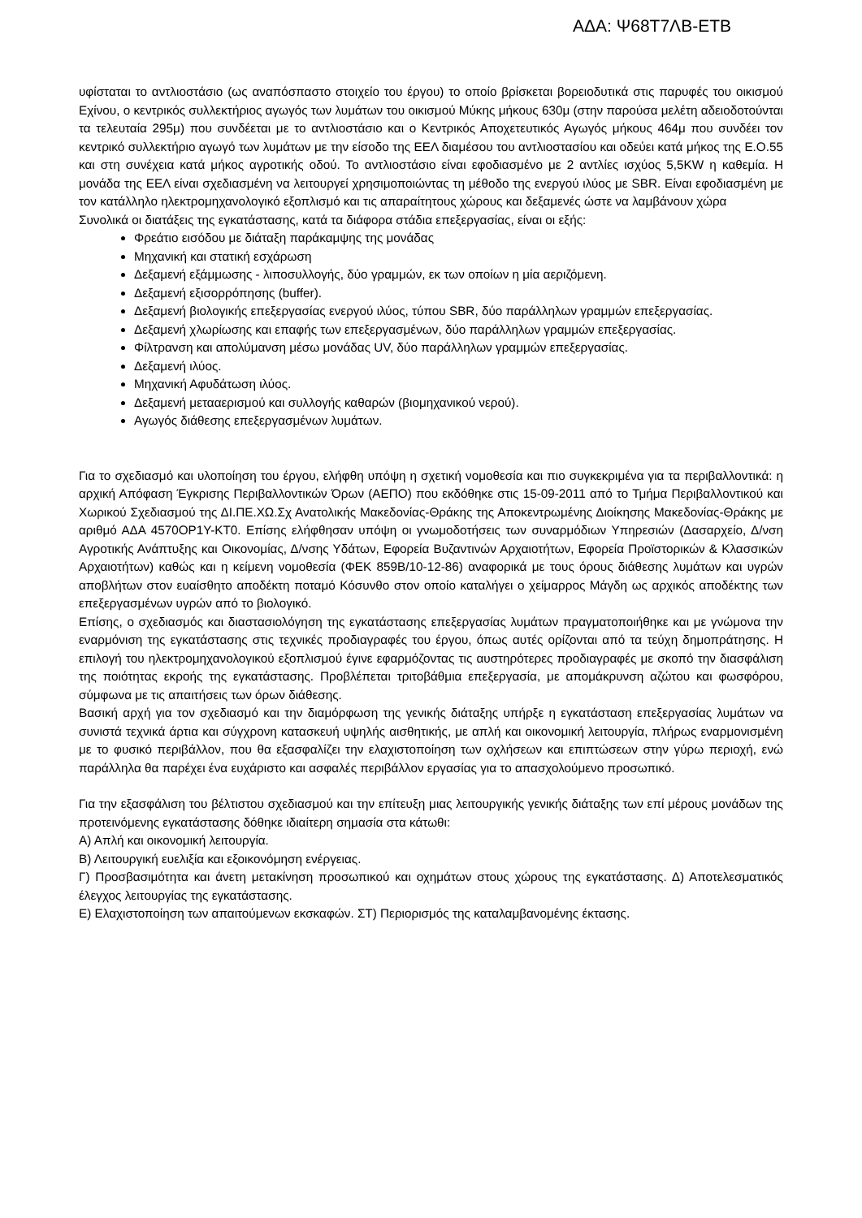ΑΔΑ: Ψ68Τ7ΛΒ-ΕΤΒ
υφίσταται το αντλιοστάσιο (ως αναπόσπαστο στοιχείο του έργου) το οποίο βρίσκεται βορειοδυτικά στις παρυφές του οικισμού Εχίνου, ο κεντρικός συλλεκτήριος αγωγός των λυμάτων του οικισμού Μύκης μήκους 630μ (στην παρούσα μελέτη αδειοδοτούνται τα τελευταία 295μ) που συνδέεται με το αντλιοστάσιο και ο Κεντρικός Αποχετευτικός Αγωγός μήκους 464μ που συνδέει τον κεντρικό συλλεκτήριο αγωγό των λυμάτων με την είσοδο της ΕΕΛ διαμέσου του αντλιοστασίου και οδεύει κατά μήκος της Ε.Ο.55 και στη συνέχεια κατά μήκος αγροτικής οδού. Το αντλιοστάσιο είναι εφοδιασμένο με 2 αντλίες ισχύος 5,5KW η καθεμία. Η μονάδα της ΕΕΛ είναι σχεδιασμένη να λειτουργεί χρησιμοποιώντας τη μέθοδο της ενεργού ιλύος με SBR. Είναι εφοδιασμένη με τον κατάλληλο ηλεκτρομηχανολογικό εξοπλισμό και τις απαραίτητους χώρους και δεξαμενές ώστε να λαμβάνουν χώρα
Συνολικά οι διατάξεις της εγκατάστασης, κατά τα διάφορα στάδια επεξεργασίας, είναι οι εξής:
Φρεάτιο εισόδου με διάταξη παράκαμψης της μονάδας
Μηχανική και στατική εσχάρωση
Δεξαμενή εξάμμωσης - λιποσυλλογής, δύο γραμμών, εκ των οποίων η μία αεριζόμενη.
Δεξαμενή εξισορρόπησης (buffer).
Δεξαμενή βιολογικής επεξεργασίας ενεργού ιλύος, τύπου SBR, δύο παράλληλων γραμμών επεξεργασίας.
Δεξαμενή χλωρίωσης και επαφής των επεξεργασμένων, δύο παράλληλων γραμμών επεξεργασίας.
Φίλτρανση και απολύμανση μέσω μονάδας UV, δύο παράλληλων γραμμών επεξεργασίας.
Δεξαμενή ιλύος.
Μηχανική Αφυδάτωση ιλύος.
Δεξαμενή μετααερισμού και συλλογής καθαρών (βιομηχανικού νερού).
Αγωγός διάθεσης επεξεργασμένων λυμάτων.
Για το σχεδιασμό και υλοποίηση του έργου, ελήφθη υπόψη η σχετική νομοθεσία και πιο συγκεκριμένα για τα περιβαλλοντικά: η αρχική Απόφαση Έγκρισης Περιβαλλοντικών Όρων (ΑΕΠΟ) που εκδόθηκε στις 15-09-2011 από το Τμήμα Περιβαλλοντικού και Χωρικού Σχεδιασμού της ΔΙ.ΠΕ.ΧΩ.Σχ Ανατολικής Μακεδονίας-Θράκης της Αποκεντρωμένης Διοίκησης Μακεδονίας-Θράκης με αριθμό ΑΔΑ 4570ΟΡ1Υ-ΚΤ0. Επίσης ελήφθησαν υπόψη οι γνωμοδοτήσεις των συναρμόδιων Υπηρεσιών (Δασαρχείο, Δ/νση Αγροτικής Ανάπτυξης και Οικονομίας, Δ/νσης Υδάτων, Εφορεία Βυζαντινών Αρχαιοτήτων, Εφορεία Προϊστορικών & Κλασσικών Αρχαιοτήτων) καθώς και η κείμενη νομοθεσία (ΦΕΚ 859Β/10-12-86) αναφορικά με τους όρους διάθεσης λυμάτων και υγρών αποβλήτων στον ευαίσθητο αποδέκτη ποταμό Κόσυνθο στον οποίο καταλήγει ο χείμαρρος Μάγδη ως αρχικός αποδέκτης των επεξεργασμένων υγρών από το βιολογικό.
Επίσης, ο σχεδιασμός και διαστασιολόγηση της εγκατάστασης επεξεργασίας λυμάτων πραγματοποιήθηκε και με γνώμονα την εναρμόνιση της εγκατάστασης στις τεχνικές προδιαγραφές του έργου, όπως αυτές ορίζονται από τα τεύχη δημοπράτησης. Η επιλογή του ηλεκτρομηχανολογικού εξοπλισμού έγινε εφαρμόζοντας τις αυστηρότερες προδιαγραφές με σκοπό την διασφάλιση της ποιότητας εκροής της εγκατάστασης. Προβλέπεται τριτοβάθμια επεξεργασία, με απομάκρυνση αζώτου και φωσφόρου, σύμφωνα με τις απαιτήσεις των όρων διάθεσης.
Βασική αρχή για τον σχεδιασμό και την διαμόρφωση της γενικής διάταξης υπήρξε η εγκατάσταση επεξεργασίας λυμάτων να συνιστά τεχνικά άρτια και σύγχρονη κατασκευή υψηλής αισθητικής, με απλή και οικονομική λειτουργία, πλήρως εναρμονισμένη με το φυσικό περιβάλλον, που θα εξασφαλίζει την ελαχιστοποίηση των οχλήσεων και επιπτώσεων στην γύρω περιοχή, ενώ παράλληλα θα παρέχει ένα ευχάριστο και ασφαλές περιβάλλον εργασίας για το απασχολούμενο προσωπικό.
Για την εξασφάλιση του βέλτιστου σχεδιασμού και την επίτευξη μιας λειτουργικής γενικής διάταξης των επί μέρους μονάδων της προτεινόμενης εγκατάστασης δόθηκε ιδιαίτερη σημασία στα κάτωθι:
Α) Απλή και οικονομική λειτουργία.
Β) Λειτουργική ευελιξία και εξοικονόμηση ενέργειας.
Γ) Προσβασιμότητα και άνετη μετακίνηση προσωπικού και οχημάτων στους χώρους της εγκατάστασης. Δ) Αποτελεσματικός έλεγχος λειτουργίας της εγκατάστασης.
Ε) Ελαχιστοποίηση των απαιτούμενων εκσκαφών. ΣΤ) Περιορισμός της καταλαμβανομένης έκτασης.